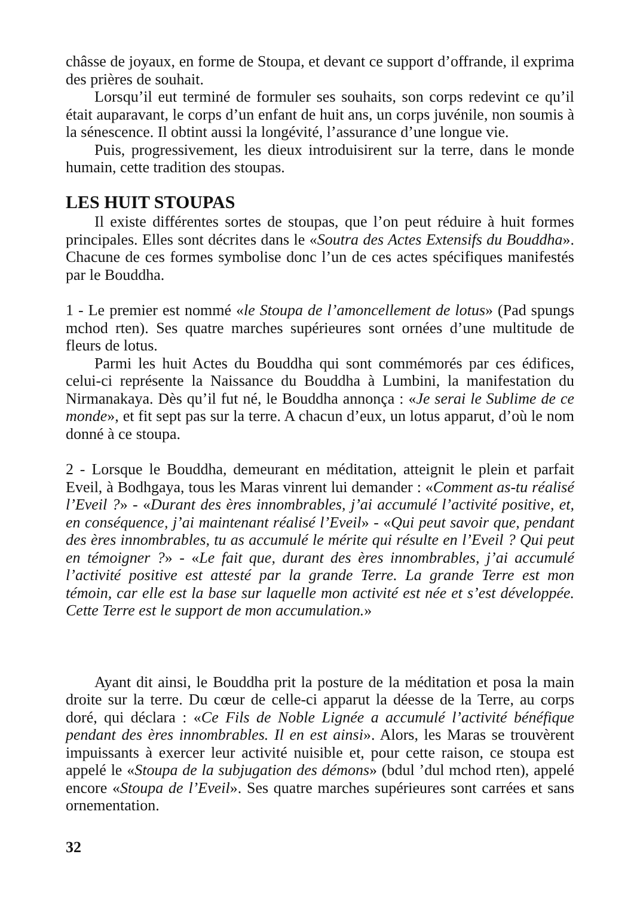châsse de joyaux, en forme de Stoupa, et devant ce support d’offrande, il exprima des prières de souhait.
Lorsqu’il eut terminé de formuler ses souhaits, son corps redevint ce qu’il était auparavant, le corps d’un enfant de huit ans, un corps juvénile, non soumis à la sénescence. Il obtint aussi la longévité, l’assurance d’une longue vie.
Puis, progressivement, les dieux introduisirent sur la terre, dans le monde humain, cette tradition des stoupas.
LES HUIT STOUPAS
Il existe différentes sortes de stoupas, que l’on peut réduire à huit formes principales. Elles sont décrites dans le «Soutra des Actes Extensifs du Bouddha». Chacune de ces formes symbolise donc l’un de ces actes spécifiques manifestés par le Bouddha.
1 - Le premier est nommé «le Stoupa de l’amoncellement de lotus» (Pad spungs mchod rten). Ses quatre marches supérieures sont ornées d’une multitude de fleurs de lotus.
Parmi les huit Actes du Bouddha qui sont commémorés par ces édifices, celui-ci représente la Naissance du Bouddha à Lumbini, la manifestation du Nirmanakaya. Dès qu’il fut né, le Bouddha annonça : «Je serai le Sublime de ce monde», et fit sept pas sur la terre. A chacun d’eux, un lotus apparut, d’où le nom donné à ce stoupa.
2 - Lorsque le Bouddha, demeurant en méditation, atteignit le plein et parfait Eveil, à Bodhgaya, tous les Maras vinrent lui demander : «Comment as-tu réalisé l’Eveil ?» - «Durant des ères innombrables, j’ai accumulé l’activité positive, et, en conséquence, j’ai maintenant réalisé l’Eveil» - «Qui peut savoir que, pendant des ères innombrables, tu as accumulé le mérite qui résulte en l’Eveil ? Qui peut en témoigner ?» - «Le fait que, durant des ères innombrables, j’ai accumulé l’activité positive est attesté par la grande Terre. La grande Terre est mon témoin, car elle est la base sur laquelle mon activité est née et s’est développée. Cette Terre est le support de mon accumulation.»
Ayant dit ainsi, le Bouddha prit la posture de la méditation et posa la main droite sur la terre. Du cœur de celle-ci apparut la déesse de la Terre, au corps doré, qui déclara : «Ce Fils de Noble Lignée a accumulé l’activité bénéfique pendant des ères innombrables. Il en est ainsi». Alors, les Maras se trouvèrent impuissants à exercer leur activité nuisible et, pour cette raison, ce stoupa est appelé le «Stoupa de la subjugation des démons» (bdul ’dul mchod rten), appelé encore «Stoupa de l’Eveil». Ses quatre marches supérieures sont carrées et sans ornementation.
32